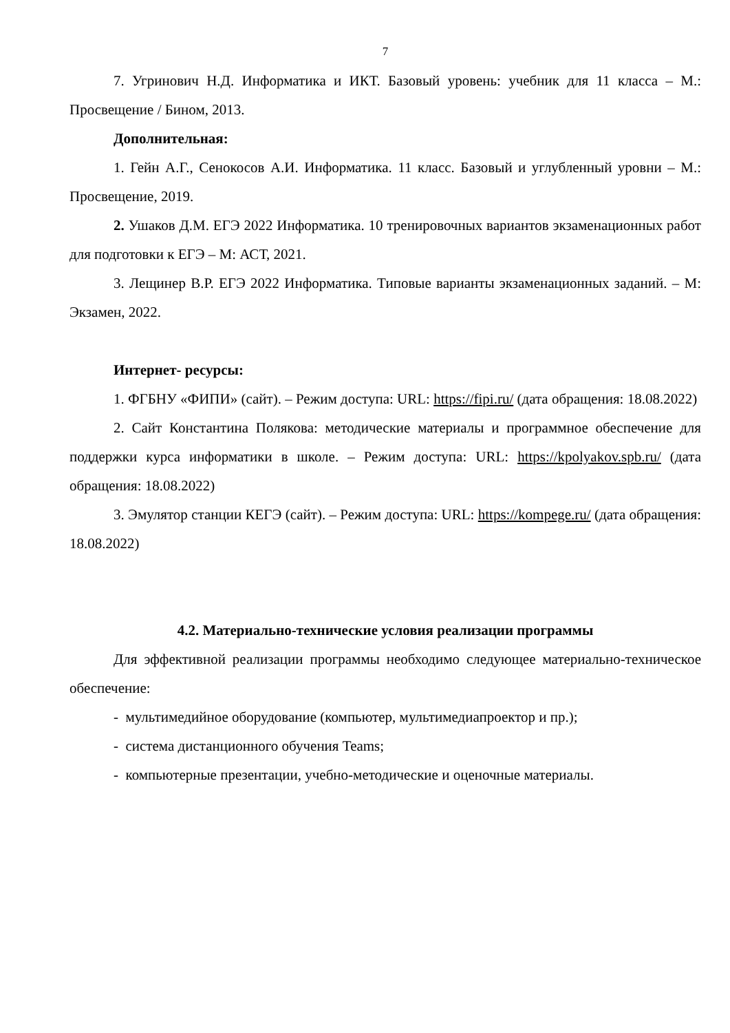7
7. Угринович Н.Д. Информатика и ИКТ. Базовый уровень: учебник для 11 класса – М.: Просвещение / Бином, 2013.
Дополнительная:
1. Гейн А.Г., Сенокосов А.И. Информатика. 11 класс. Базовый и углубленный уровни – М.: Просвещение, 2019.
2. Ушаков Д.М. ЕГЭ 2022 Информатика. 10 тренировочных вариантов экзаменационных работ для подготовки к ЕГЭ – М: АСТ, 2021.
3. Лещинер В.Р. ЕГЭ 2022 Информатика. Типовые варианты экзаменационных заданий. – М: Экзамен, 2022.
Интернет- ресурсы:
1. ФГБНУ «ФИПИ» (сайт). – Режим доступа: URL: https://fipi.ru/ (дата обращения: 18.08.2022)
2. Сайт Константина Полякова: методические материалы и программное обеспечение для поддержки курса информатики в школе. – Режим доступа: URL: https://kpolyakov.spb.ru/ (дата обращения: 18.08.2022)
3. Эмулятор станции КЕГЭ (сайт). – Режим доступа: URL: https://kompege.ru/ (дата обращения: 18.08.2022)
4.2. Материально-технические условия реализации программы
Для эффективной реализации программы необходимо следующее материально-техническое обеспечение:
- мультимедийное оборудование (компьютер, мультимедиапроектор и пр.);
- система дистанционного обучения Teams;
- компьютерные презентации, учебно-методические и оценочные материалы.